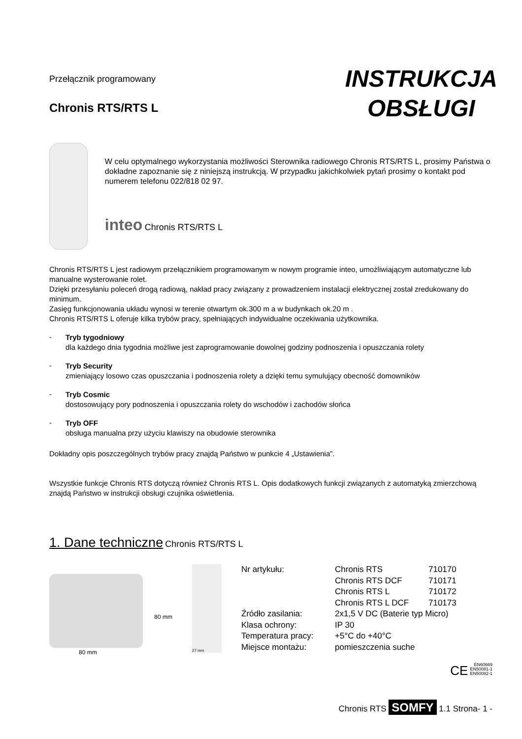Przełącznik programowany
Chronis RTS/RTS L
INSTRUKCJA
OBSŁUGI
W celu optymalnego wykorzystania możliwości Sterownika radiowego Chronis RTS/RTS L, prosimy Państwa o dokładne zapoznanie się z niniejszą instrukcją. W przypadku jakichkolwiek pytań prosimy o kontakt pod numerem telefonu 022/818 02 97.
inteo Chronis RTS/RTS L
Chronis RTS/RTS L jest radiowym przełącznikiem programowanym w nowym programie inteo, umożliwiającym automatyczne lub manualne wysterowanie rolet.
Dzięki przesyłaniu poleceń drogą radiową, nakład pracy związany z prowadzeniem instalacji elektrycznej został zredukowany do minimum.
Zasięg funkcjonowania układu wynosi w terenie otwartym ok.300 m a w budynkach ok.20 m .
Chronis RTS/RTS L oferuje kilka trybów pracy, spełniających indywidualne oczekiwania użytkownika.
-
Tryb tygodniowy
dla każdego dnia tygodnia możliwe jest zaprogramowanie dowolnej godziny podnoszenia i opuszczania rolety
-
Tryb Security
zmieniający losowo czas opuszczania i podnoszenia rolety a dzięki temu symulujący obecność domowników
-
Tryb Cosmic
dostosowujący pory podnoszenia i opuszczania rolety do wschodów i zachodów słońca
-
Tryb OFF
obsługa manualna przy użyciu klawiszy na obudowie sterownika
Dokładny opis poszczególnych trybów pracy znajdą Państwo w punkcie 4 „Ustawienia”.
Wszystkie funkcje Chronis RTS dotyczą również Chronis RTS L. Opis dodatkowych funkcji związanych z automatyką zmierzchową znajdą Państwo w instrukcji obsługi czujnika oświetlenia.
1. Dane techniczne Chronis RTS/RTS L
80 mm
80 mm
27 mm
| Nr artykułu: | Chronis RTS | 710170 |
| | Chronis RTS DCF | 710171 |
| | Chronis RTS L | 710172 |
| | Chronis RTS L DCF | 710173 |
| Źródło zasilania: | 2x1,5 V DC (Baterie typ Micro) | |
| Klasa ochrony: | IP 30 | |
| Temperatura pracy: | +5°C do +40°C | |
| Miejsce montażu: | pomieszczenia suche | |
CE EN60669
EN50081-1
EN50082-1
Chronis RTS SOMFY 1.1 Strona- 1 -